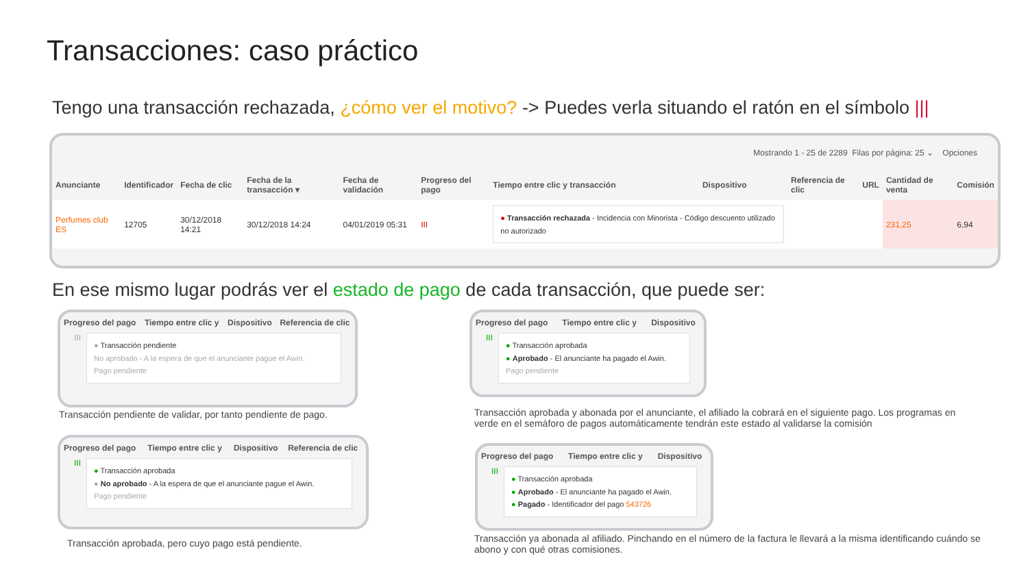Transacciones: caso práctico
Tengo una transacción rechazada, ¿cómo ver el motivo? -> Puedes verla situando el ratón en el símbolo |||
Mostrando 1 - 25 de 2289 Filas por página: 25 ⌄ Opciones
| Anunciante | Identificador | Fecha de clic | Fecha de la transacción ▾ | Fecha de validación | Progreso del pago | Tiempo entre clic y transacción | Dispositivo | Referencia de clic | URL | Cantidad de venta | Comisión |
| --- | --- | --- | --- | --- | --- | --- | --- | --- | --- | --- | --- |
| Perfumes club ES | 12705 | 30/12/2018 14:21 | 30/12/2018 14:24 | 04/01/2019 05:31 | III | ● Transacción rechazada - Incidencia con Minorista - Código descuento utilizado no autorizado | | | | 231,25 | 6,94 |
En ese mismo lugar podrás ver el estado de pago de cada transacción, que puede ser:
| Progreso del pago | Tiempo entre clic y | Dispositivo | Referencia de clic |
| --- | --- | --- | --- |
III
● Transacción pendiente
No aprobado - A la espera de que el anunciante pague el Awin.
Pago pendiente
Transacción pendiente de validar, por tanto pendiente de pago.
| Progreso del pago | Tiempo entre clic y | Dispositivo | Referencia de clic |
| --- | --- | --- | --- |
III
● Transacción aprobada
● No aprobado - A la espera de que el anunciante pague el Awin.
Pago pendiente
Transacción aprobada, pero cuyo pago está pendiente.
| Progreso del pago | Tiempo entre clic y | Dispositivo |
| --- | --- | --- |
III
● Transacción aprobada
● Aprobado - El anunciante ha pagado el Awin.
Pago pendiente
Transacción aprobada y abonada por el anunciante, el afiliado la cobrará en el siguiente pago. Los programas en verde en el semáforo de pagos automáticamente tendrán este estado al validarse la comisión
| Progreso del pago | Tiempo entre clic y | Dispositivo |
| --- | --- | --- |
III
● Transacción aprobada
● Aprobado - El anunciante ha pagado el Awin.
● Pagado - Identificador del pago 543726
Transacción ya abonada al afiliado. Pinchando en el número de la factura le llevará a la misma identificando cuándo se abono y con qué otras comisiones.